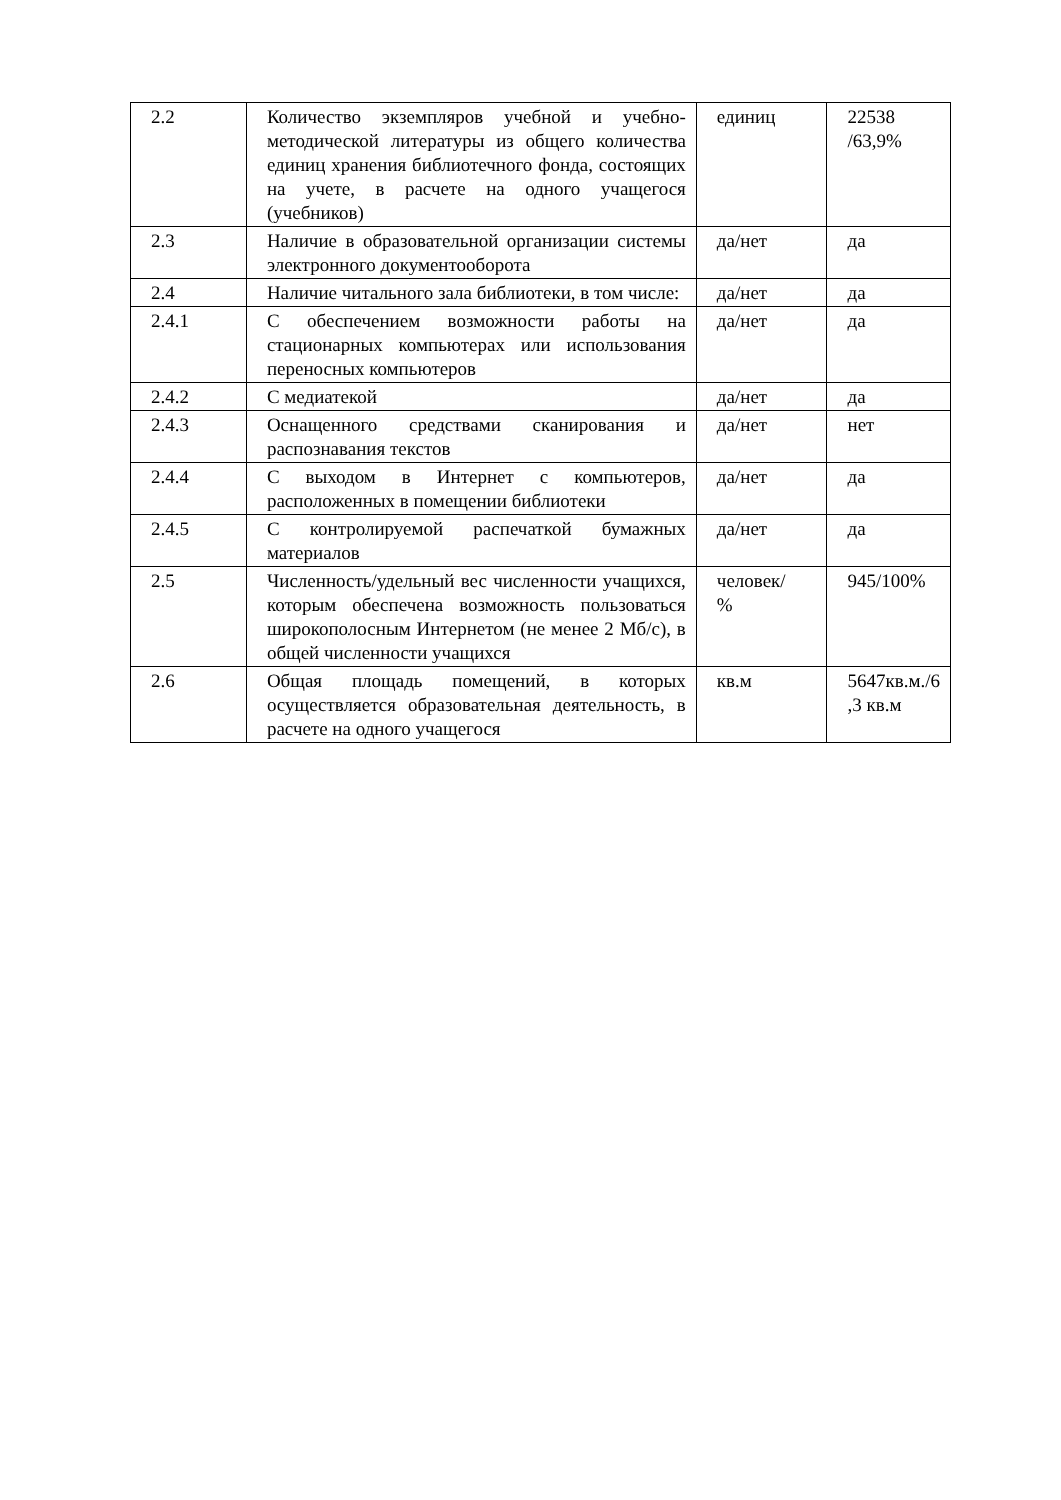| 2.2 | Количество экземпляров учебной и учебно-методической литературы из общего количества единиц хранения библиотечного фонда, состоящих на учете, в расчете на одного учащегося (учебников) | единиц | 22538 /63,9% |
| 2.3 | Наличие в образовательной организации системы электронного документооборота | да/нет | да |
| 2.4 | Наличие читального зала библиотеки, в том числе: | да/нет | да |
| 2.4.1 | С обеспечением возможности работы на стационарных компьютерах или использования переносных компьютеров | да/нет | да |
| 2.4.2 | С медиатекой | да/нет | да |
| 2.4.3 | Оснащенного средствами сканирования и распознавания текстов | да/нет | нет |
| 2.4.4 | С выходом в Интернет с компьютеров, расположенных в помещении библиотеки | да/нет | да |
| 2.4.5 | С контролируемой распечаткой бумажных материалов | да/нет | да |
| 2.5 | Численность/удельный вес численности учащихся, которым обеспечена возможность пользоваться широкополосным Интернетом (не менее 2 Мб/с), в общей численности учащихся | человек/ % | 945/100% |
| 2.6 | Общая площадь помещений, в которых осуществляется образовательная деятельность, в расчете на одного учащегося | кв.м | 5647кв.м./6 ,3 кв.м |